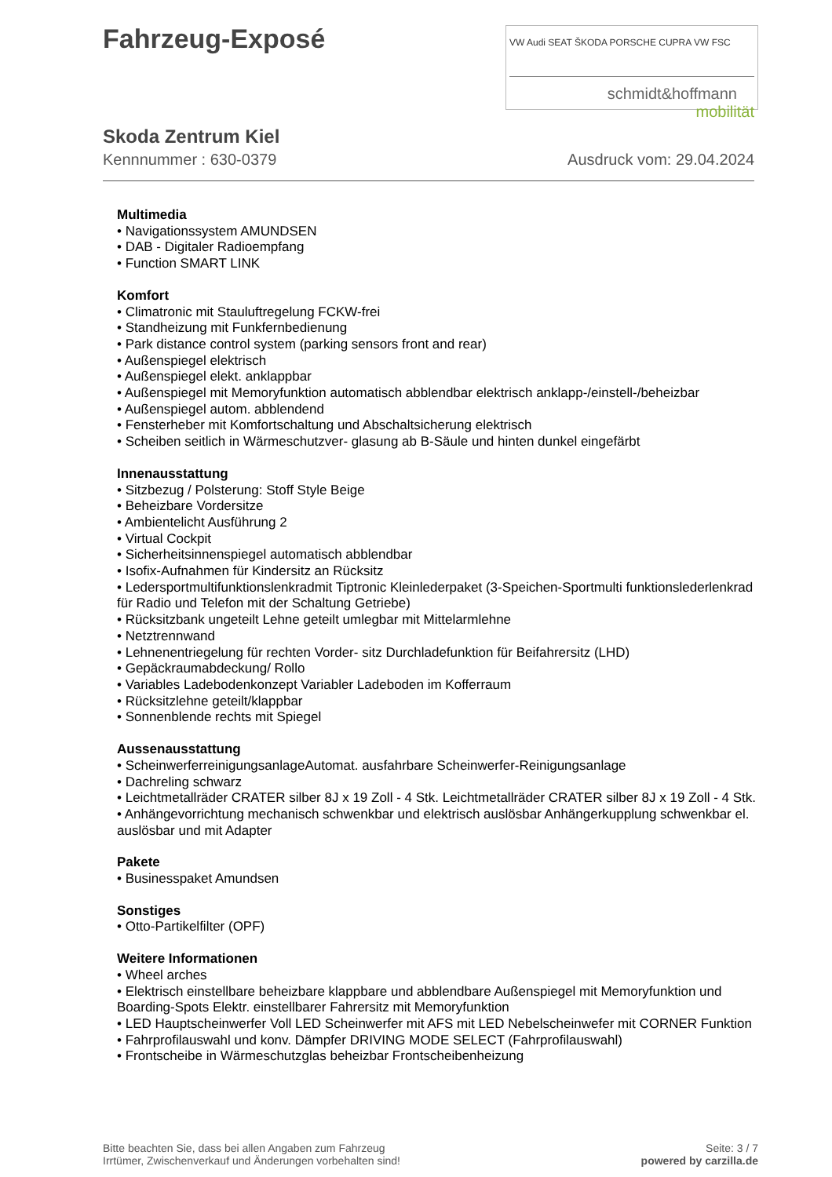Fahrzeug-Exposé
VW Audi SEAT ŠKODA PORSCHE CUPRA VW FSC
schmidt&hoffmann
mobilität
Skoda Zentrum Kiel
Kennnummer : 630-0379 Ausdruck vom: 29.04.2024
Multimedia
• Navigationssystem AMUNDSEN
• DAB - Digitaler Radioempfang
• Function SMART LINK
Komfort
• Climatronic mit Stauluftregelung FCKW-frei
• Standheizung mit Funkfernbedienung
• Park distance control system (parking sensors front and rear)
• Außenspiegel elektrisch
• Außenspiegel elekt. anklappbar
• Außenspiegel mit Memoryfunktion automatisch abblendbar elektrisch anklapp-/einstell-/beheizbar
• Außenspiegel autom. abblendend
• Fensterheber mit Komfortschaltung und Abschaltsicherung elektrisch
• Scheiben seitlich in Wärmeschutzver- glasung ab B-Säule und hinten dunkel eingefärbt
Innenausstattung
• Sitzbezug / Polsterung: Stoff Style Beige
• Beheizbare Vordersitze
• Ambientelicht Ausführung 2
• Virtual Cockpit
• Sicherheitsinnenspiegel automatisch abblendbar
• Isofix-Aufnahmen für Kindersitz an Rücksitz
• Ledersportmultifunktionslenkradmit Tiptronic Kleinlederpaket (3-Speichen-Sportmulti funktionslederlenkrad für Radio und Telefon mit der Schaltung Getriebe)
• Rücksitzbank ungeteilt Lehne geteilt umlegbar mit Mittelarmlehne
• Netztrennwand
• Lehnenentriegelung für rechten Vorder- sitz Durchladefunktion für Beifahrersitz (LHD)
• Gepäckraumabdeckung/ Rollo
• Variables Ladebodenkonzept Variabler Ladeboden im Kofferraum
• Rücksitzlehne geteilt/klappbar
• Sonnenblende rechts mit Spiegel
Aussenausstattung
• ScheinwerferreinigungsanlageAutomat. ausfahrbare Scheinwerfer-Reinigungsanlage
• Dachreling schwarz
• Leichtmetallräder CRATER silber 8J x 19 Zoll - 4 Stk. Leichtmetallräder CRATER silber 8J x 19 Zoll - 4 Stk.
• Anhängevorrichtung mechanisch schwenkbar und elektrisch auslösbar Anhängerkupplung schwenkbar el. auslösbar und mit Adapter
Pakete
• Businesspaket Amundsen
Sonstiges
• Otto-Partikelfilter (OPF)
Weitere Informationen
• Wheel arches
• Elektrisch einstellbare beheizbare klappbare und abblendbare Außenspiegel mit Memoryfunktion und Boarding-Spots Elektr. einstellbarer Fahrersitz mit Memoryfunktion
• LED Hauptscheinwerfer Voll LED Scheinwerfer mit AFS mit LED Nebelscheinwefer mit CORNER Funktion
• Fahrprofilauswahl und konv. Dämpfer DRIVING MODE SELECT (Fahrprofilauswahl)
• Frontscheibe in Wärmeschutzglas beheizbar Frontscheibenheizung
Bitte beachten Sie, dass bei allen Angaben zum Fahrzeug
Irrtümer, Zwischenverkauf und Änderungen vorbehalten sind!
Seite: 3 / 7
powered by carzilla.de